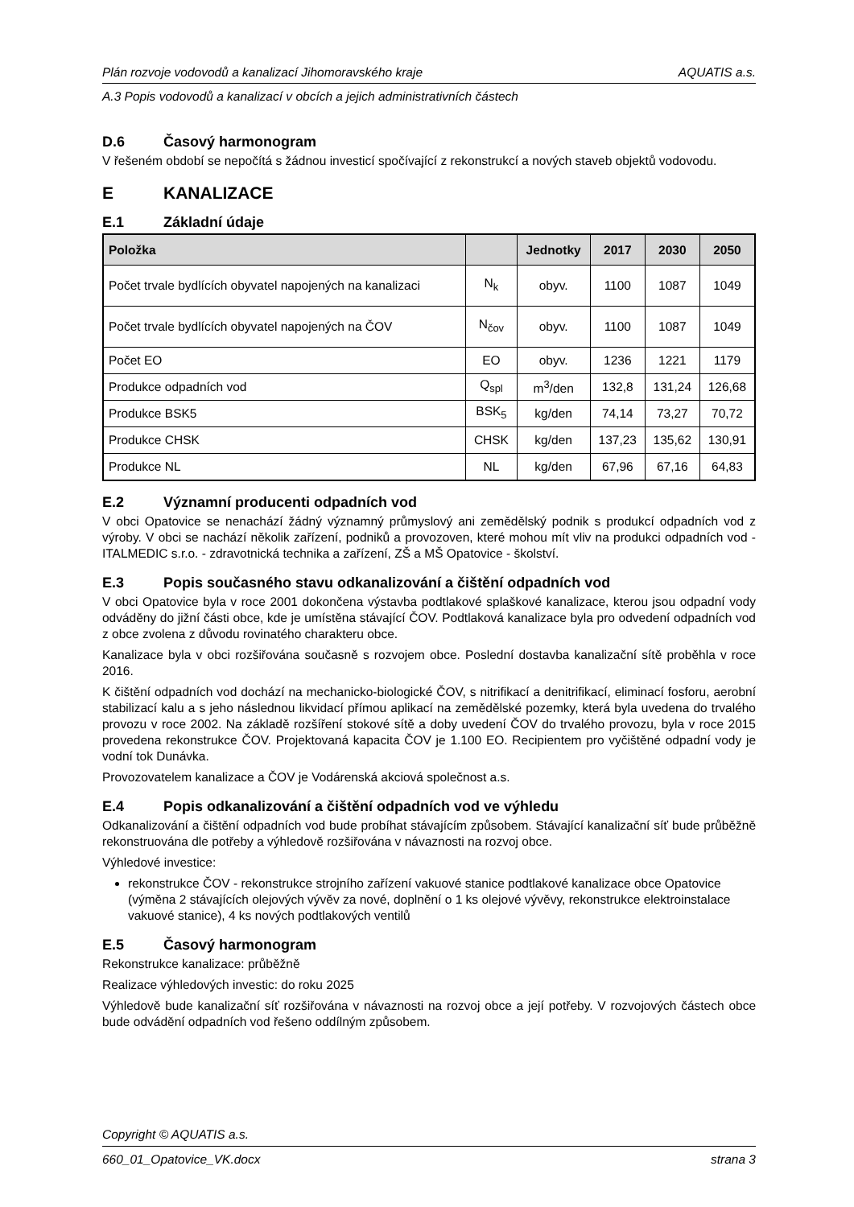Plán rozvoje vodovodů a kanalizací Jihomoravského kraje AQUATIS a.s.
A.3 Popis vodovodů a kanalizací v obcích a jejich administrativních částech
D.6 Časový harmonogram
V řešeném období se nepočítá s žádnou investicí spočívající z rekonstrukcí a nových staveb objektů vodovodu.
E KANALIZACE
E.1 Základní údaje
| Položka | | Jednotky | 2017 | 2030 | 2050 |
| --- | --- | --- | --- | --- | --- |
| Počet trvale bydlících obyvatel napojených na kanalizaci | N<sub>k</sub> | obyv. | 1100 | 1087 | 1049 |
| Počet trvale bydlících obyvatel napojených na ČOV | N<sub>čov</sub> | obyv. | 1100 | 1087 | 1049 |
| Počet EO | EO | obyv. | 1236 | 1221 | 1179 |
| Produkce odpadních vod | Q<sub>spl</sub> | m<sup>3</sup>/den | 132,8 | 131,24 | 126,68 |
| Produkce BSK5 | BSK<sub>5</sub> | kg/den | 74,14 | 73,27 | 70,72 |
| Produkce CHSK | CHSK | kg/den | 137,23 | 135,62 | 130,91 |
| Produkce NL | NL | kg/den | 67,96 | 67,16 | 64,83 |
E.2 Významní producenti odpadních vod
V obci Opatovice se nenachází žádný významný průmyslový ani zemědělský podnik s produkcí odpadních vod z výroby. V obci se nachází několik zařízení, podniků a provozoven, které mohou mít vliv na produkci odpadních vod - ITALMEDIC s.r.o. - zdravotnická technika a zařízení, ZŠ a MŠ Opatovice - školství.
E.3 Popis současného stavu odkanalizování a čištění odpadních vod
V obci Opatovice byla v roce 2001 dokončena výstavba podtlakové splaškové kanalizace, kterou jsou odpadní vody odváděny do jižní části obce, kde je umístěna stávající ČOV. Podtlaková kanalizace byla pro odvedení odpadních vod z obce zvolena z důvodu rovinatého charakteru obce.
Kanalizace byla v obci rozšiřována současně s rozvojem obce. Poslední dostavba kanalizační sítě proběhla v roce 2016.
K čištění odpadních vod dochází na mechanicko-biologické ČOV, s nitrifikací a denitrifikací, eliminací fosforu, aerobní stabilizací kalu a s jeho následnou likvidací přímou aplikací na zemědělské pozemky, která byla uvedena do trvalého provozu v roce 2002. Na základě rozšíření stokové sítě a doby uvedení ČOV do trvalého provozu, byla v roce 2015 provedena rekonstrukce ČOV. Projektovaná kapacita ČOV je 1.100 EO. Recipientem pro vyčištěné odpadní vody je vodní tok Dunávka.
Provozovatelem kanalizace a ČOV je Vodárenská akciová společnost a.s.
E.4 Popis odkanalizování a čištění odpadních vod ve výhledu
Odkanalizování a čištění odpadních vod bude probíhat stávajícím způsobem. Stávající kanalizační síť bude průběžně rekonstruována dle potřeby a výhledově rozšiřována v návaznosti na rozvoj obce.
Výhledové investice:
rekonstrukce ČOV - rekonstrukce strojního zařízení vakuové stanice podtlakové kanalizace obce Opatovice (výměna 2 stávajících olejových vývěv za nové, doplnění o 1 ks olejové vývěvy, rekonstrukce elektroinstalace vakuové stanice), 4 ks nových podtlakových ventilů
E.5 Časový harmonogram
Rekonstrukce kanalizace: průběžně
Realizace výhledových investic: do roku 2025
Výhledově bude kanalizační síť rozšiřována v návaznosti na rozvoj obce a její potřeby. V rozvojových částech obce bude odvádění odpadních vod řešeno oddílným způsobem.
Copyright © AQUATIS a.s.
660_01_Opatovice_VK.docx strana 3